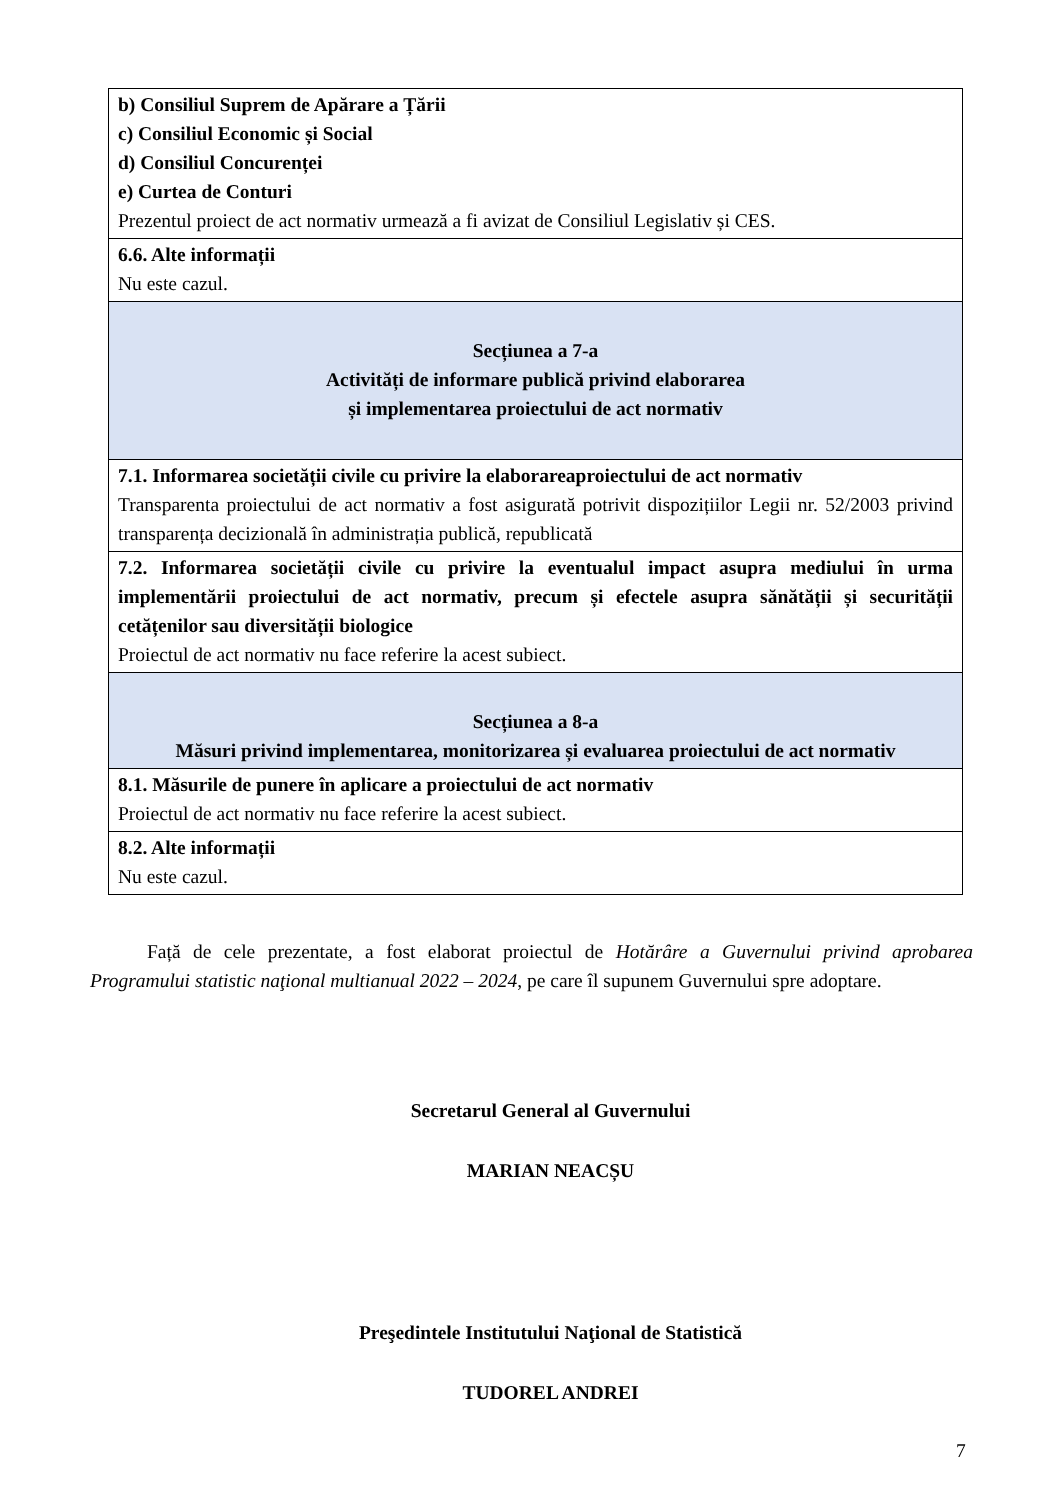| b) Consiliul Suprem de Apărare a Țării c) Consiliul Economic și Social d) Consiliul Concurenței e) Curtea de Conturi Prezentul proiect de act normativ urmează a fi avizat de Consiliul Legislativ și CES. |
| 6.6. Alte informații Nu este cazul. |
| Secțiunea a 7-a Activități de informare publică privind elaborarea și implementarea proiectului de act normativ |
| 7.1. Informarea societății civile cu privire la elaborareaproiectului de act normativ Transparenta proiectului de act normativ a fost asigurată potrivit dispozițiilor Legii nr. 52/2003 privind transparența decizională în administrația publică, republicată |
| 7.2. Informarea societății civile cu privire la eventualul impact asupra mediului în urma implementării proiectului de act normativ, precum și efectele asupra sănătății și securității cetățenilor sau diversității biologice Proiectul de act normativ nu face referire la acest subiect. |
| Secțiunea a 8-a Măsuri privind implementarea, monitorizarea și evaluarea proiectului de act normativ |
| 8.1. Măsurile de punere în aplicare a proiectului de act normativ Proiectul de act normativ nu face referire la acest subiect. |
| 8.2. Alte informații Nu este cazul. |
Față de cele prezentate, a fost elaborat proiectul de Hotărâre a Guvernului privind aprobarea Programului statistic naţional multianual 2022 – 2024, pe care îl supunem Guvernului spre adoptare.
Secretarul General al Guvernului
MARIAN NEACȘU
Preşedintele Institutului Naţional de Statistică
TUDOREL ANDREI
7